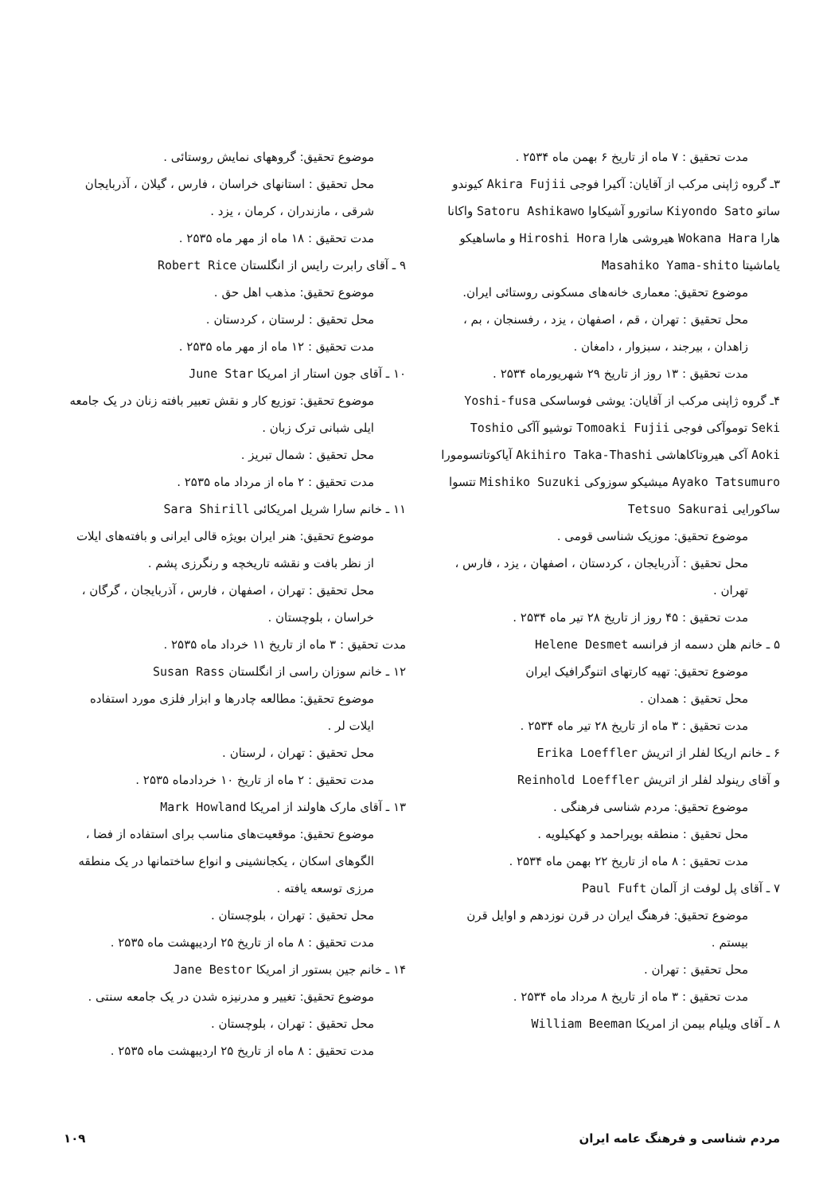مدت تحقیق : ۷ ماه از تاریخ ۶ بهمن ماه ۲۵۳۴ .
۳ـ گروه ژاپنی مرکب از آقایان: آکیرا فوجی Akira Fujii کیوندو ساتو Kiyondo Sato ساتورو آشیکاوا Satoru Ashikawo واکانا هارا Wokana Hara هیروشی هارا Hiroshi Hora و ماساهیکو یاماشیتا Masahiko Yama-shito
موضوع تحقیق: معماری خانه‌های مسکونی روستائی ایران.
محل تحقیق : تهران ، قم ، اصفهان ، یزد ، رفسنجان ، بم ، زاهدان ، بیرجند ، سبزوار ، دامغان .
مدت تحقیق : ۱۳ روز از تاریخ ۲۹ شهریورماه ۲۵۳۴ .
۴ـ گروه ژاپنی مرکب از آقایان: یوشی فوساسکی Yoshi-fusa Seki توموآکی فوجی Tomoaki Fujii توشیو آآکی Toshio Aoki آکی هیروتاکاهاشی Akihiro Taka-Thashi آیاکوتاتسومورا Ayako Tatsumuro میشیکو سوزوکی Mishiko Suzuki تتسوا ساکورایی Tetsuo Sakurai
موضوع تحقیق: موزیک شناسی قومی .
محل تحقیق : آذربایجان ، کردستان ، اصفهان ، یزد ، فارس ، تهران .
مدت تحقیق : ۴۵ روز از تاریخ ۲۸ تیر ماه ۲۵۳۴ .
۵ ـ خانم هلن دسمه از فرانسه Helene Desmet
موضوع تحقیق: تهیه کارتهای اتنوگرافیک ایران
محل تحقیق : همدان .
مدت تحقیق : ۳ ماه از تاریخ ۲۸ تیر ماه ۲۵۳۴ .
۶ ـ خانم اریکا لفلر از اتریش Erika Loeffler
و آقای رینولد لفلر از اتریش Reinhold Loeffler
موضوع تحقیق: مردم شناسی فرهنگی .
محل تحقیق : منطقه بویراحمد و کهکیلویه .
مدت تحقیق : ۸ ماه از تاریخ ۲۲ بهمن ماه ۲۵۳۴ .
۷ ـ آقای پل لوفت از آلمان Paul Fuft
موضوع تحقیق: فرهنگ ایران در قرن نوزدهم و اوایل قرن بیستم .
محل تحقیق : تهران .
مدت تحقیق : ۳ ماه از تاریخ ۸ مرداد ماه ۲۵۳۴ .
۸ ـ آقای ویلیام بیمن از امریکا William Beeman
موضوع تحقیق: گروههای نمایش روستائی .
محل تحقیق : استانهای خراسان ، فارس ، گیلان ، آذربایجان شرقی ، مازندران ، کرمان ، یزد .
مدت تحقیق : ۱۸ ماه از مهر ماه ۲۵۳۵ .
۹ ـ آقای رابرت رایس از انگلستان Robert Rice
موضوع تحقیق: مذهب اهل حق .
محل تحقیق : لرستان ، کردستان .
مدت تحقیق : ۱۲ ماه از مهر ماه ۲۵۳۵ .
۱۰ ـ آقای جون استار از امریکا June Star
موضوع تحقیق: توزیع کار و نقش تعبیر بافته زنان در یک جامعه ایلی شبانی ترک زبان .
محل تحقیق : شمال تبریز .
مدت تحقیق : ۲ ماه از مرداد ماه ۲۵۳۵ .
۱۱ ـ خانم سارا شریل امریکائی Sara Shirill
موضوع تحقیق: هنر ایران بویژه قالی ایرانی و بافته‌های ایلات از نظر بافت و نقشه تاریخچه و رنگرزی پشم .
محل تحقیق : تهران ، اصفهان ، فارس ، آذربایجان ، گرگان ، خراسان ، بلوچستان .
مدت تحقیق : ۳ ماه از تاریخ ۱۱ خرداد ماه ۲۵۳۵ .
۱۲ ـ خانم سوزان راسی از انگلستان Susan Rass
موضوع تحقیق: مطالعه چادرها و ابزار فلزی مورد استفاده ایلات لر .
محل تحقیق : تهران ، لرستان .
مدت تحقیق : ۲ ماه از تاریخ ۱۰ خردادماه ۲۵۳۵ .
۱۳ ـ آقای مارک هاولند از امریکا Mark Howland
موضوع تحقیق: موقعیت‌های مناسب برای استفاده از فضا ، الگوهای اسکان ، یکجانشینی و انواع ساختمانها در یک منطقه مرزی توسعه یافته .
محل تحقیق : تهران ، بلوچستان .
مدت تحقیق : ۸ ماه از تاریخ ۲۵ اردیبهشت ماه ۲۵۳۵ .
۱۴ ـ خانم جین بستور از امریکا Jane Bestor
موضوع تحقیق: تغییر و مدرنیزه شدن در یک جامعه سنتی .
محل تحقیق : تهران ، بلوچستان .
مدت تحقیق : ۸ ماه از تاریخ ۲۵ اردیبهشت ماه ۲۵۳۵ .
مردم شناسی و فرهنگ عامه ایران ۱۰۹